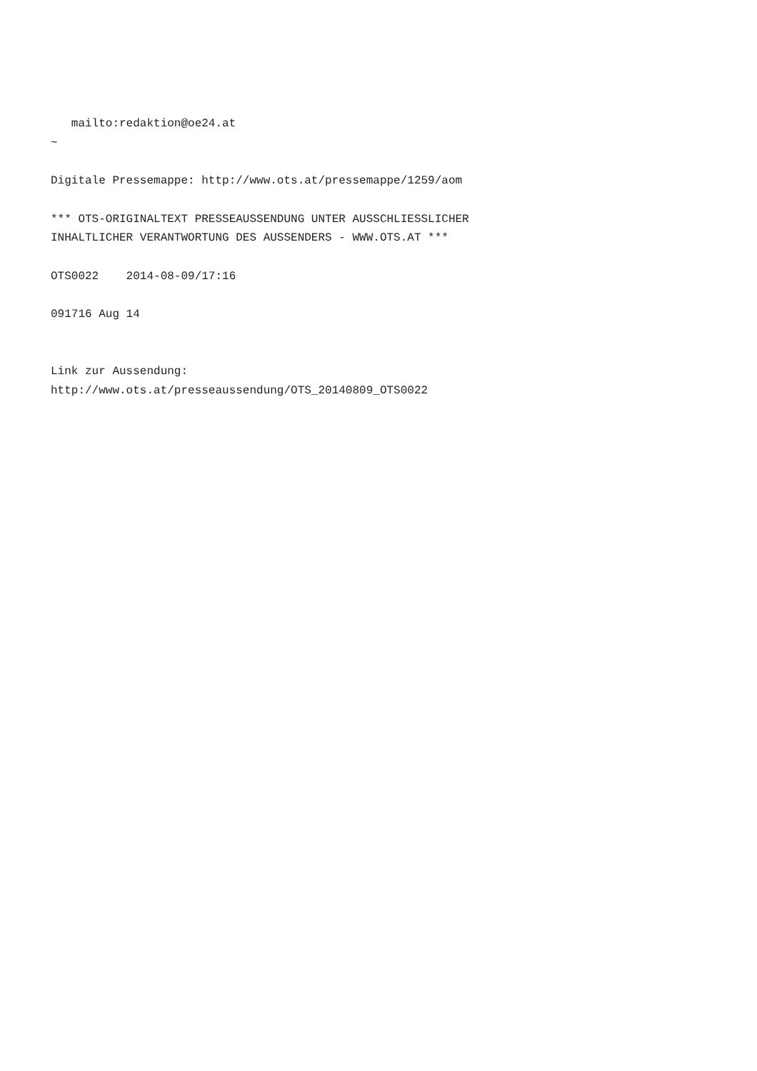mailto:redaktion@oe24.at
~

Digitale Pressemappe: http://www.ots.at/pressemappe/1259/aom

*** OTS-ORIGINALTEXT PRESSEAUSSENDUNG UNTER AUSSCHLIESSLICHER
INHALTLICHER VERANTWORTUNG DES AUSSENDERS - WWW.OTS.AT ***

OTS0022    2014-08-09/17:16

091716 Aug 14


Link zur Aussendung:
http://www.ots.at/presseaussendung/OTS_20140809_OTS0022